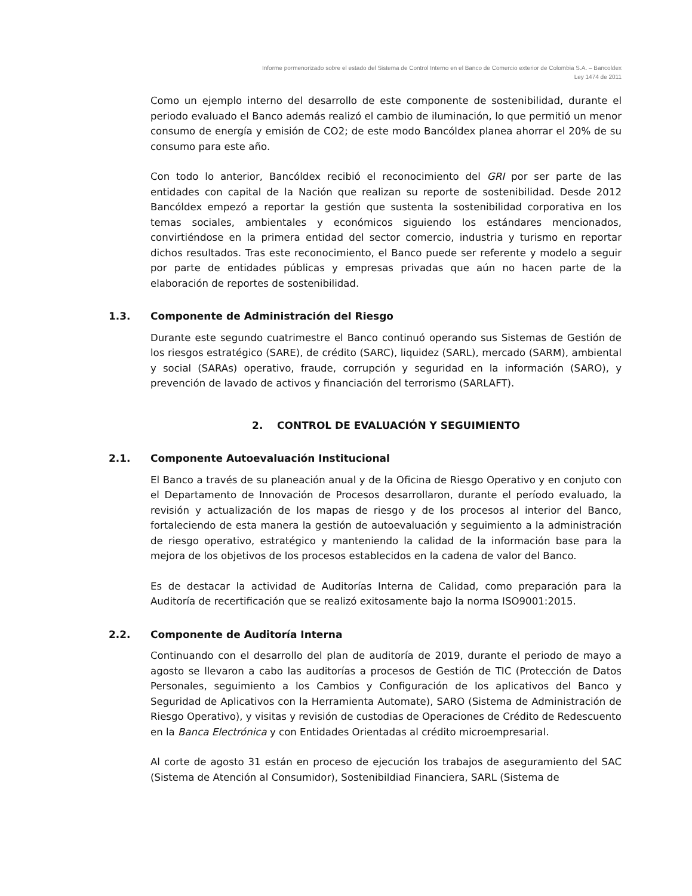Informe pormenorizado sobre el estado del Sistema de Control Interno en el Banco de Comercio exterior de Colombia S.A. – Bancoldex
Ley 1474 de 2011
Como un ejemplo interno del desarrollo de este componente de sostenibilidad, durante el periodo evaluado el Banco además realizó el cambio de iluminación, lo que permitió un menor consumo de energía y emisión de CO2; de este modo Bancóldex planea ahorrar el 20% de su consumo para este año.
Con todo lo anterior, Bancóldex recibió el reconocimiento del GRI por ser parte de las entidades con capital de la Nación que realizan su reporte de sostenibilidad. Desde 2012 Bancóldex empezó a reportar la gestión que sustenta la sostenibilidad corporativa en los temas sociales, ambientales y económicos siguiendo los estándares mencionados, convirtiéndose en la primera entidad del sector comercio, industria y turismo en reportar dichos resultados. Tras este reconocimiento, el Banco puede ser referente y modelo a seguir por parte de entidades públicas y empresas privadas que aún no hacen parte de la elaboración de reportes de sostenibilidad.
1.3. Componente de Administración del Riesgo
Durante este segundo cuatrimestre el Banco continuó operando sus Sistemas de Gestión de los riesgos estratégico (SARE), de crédito (SARC), liquidez (SARL), mercado (SARM), ambiental y social (SARAs) operativo, fraude, corrupción y seguridad en la información (SARO), y prevención de lavado de activos y financiación del terrorismo (SARLAFT).
2. CONTROL DE EVALUACIÓN Y SEGUIMIENTO
2.1. Componente Autoevaluación Institucional
El Banco a través de su planeación anual y de la Oficina de Riesgo Operativo y en conjuto con el Departamento de Innovación de Procesos desarrollaron, durante el período evaluado, la revisión y actualización de los mapas de riesgo y de los procesos al interior del Banco, fortaleciendo de esta manera la gestión de autoevaluación y seguimiento a la administración de riesgo operativo, estratégico y manteniendo la calidad de la información base para la mejora de los objetivos de los procesos establecidos en la cadena de valor del Banco.
Es de destacar la actividad de Auditorías Interna de Calidad, como preparación para la Auditoría de recertificación que se realizó exitosamente bajo la norma ISO9001:2015.
2.2. Componente de Auditoría Interna
Continuando con el desarrollo del plan de auditoría de 2019, durante el periodo de mayo a agosto se llevaron a cabo las auditorías a procesos de Gestión de TIC (Protección de Datos Personales, seguimiento a los Cambios y Configuración de los aplicativos del Banco y Seguridad de Aplicativos con la Herramienta Automate), SARO (Sistema de Administración de Riesgo Operativo), y visitas y revisión de custodias de Operaciones de Crédito de Redescuento en la Banca Electrónica y con Entidades Orientadas al crédito microempresarial.
Al corte de agosto 31 están en proceso de ejecución los trabajos de aseguramiento del SAC (Sistema de Atención al Consumidor), Sostenibildiad Financiera, SARL (Sistema de